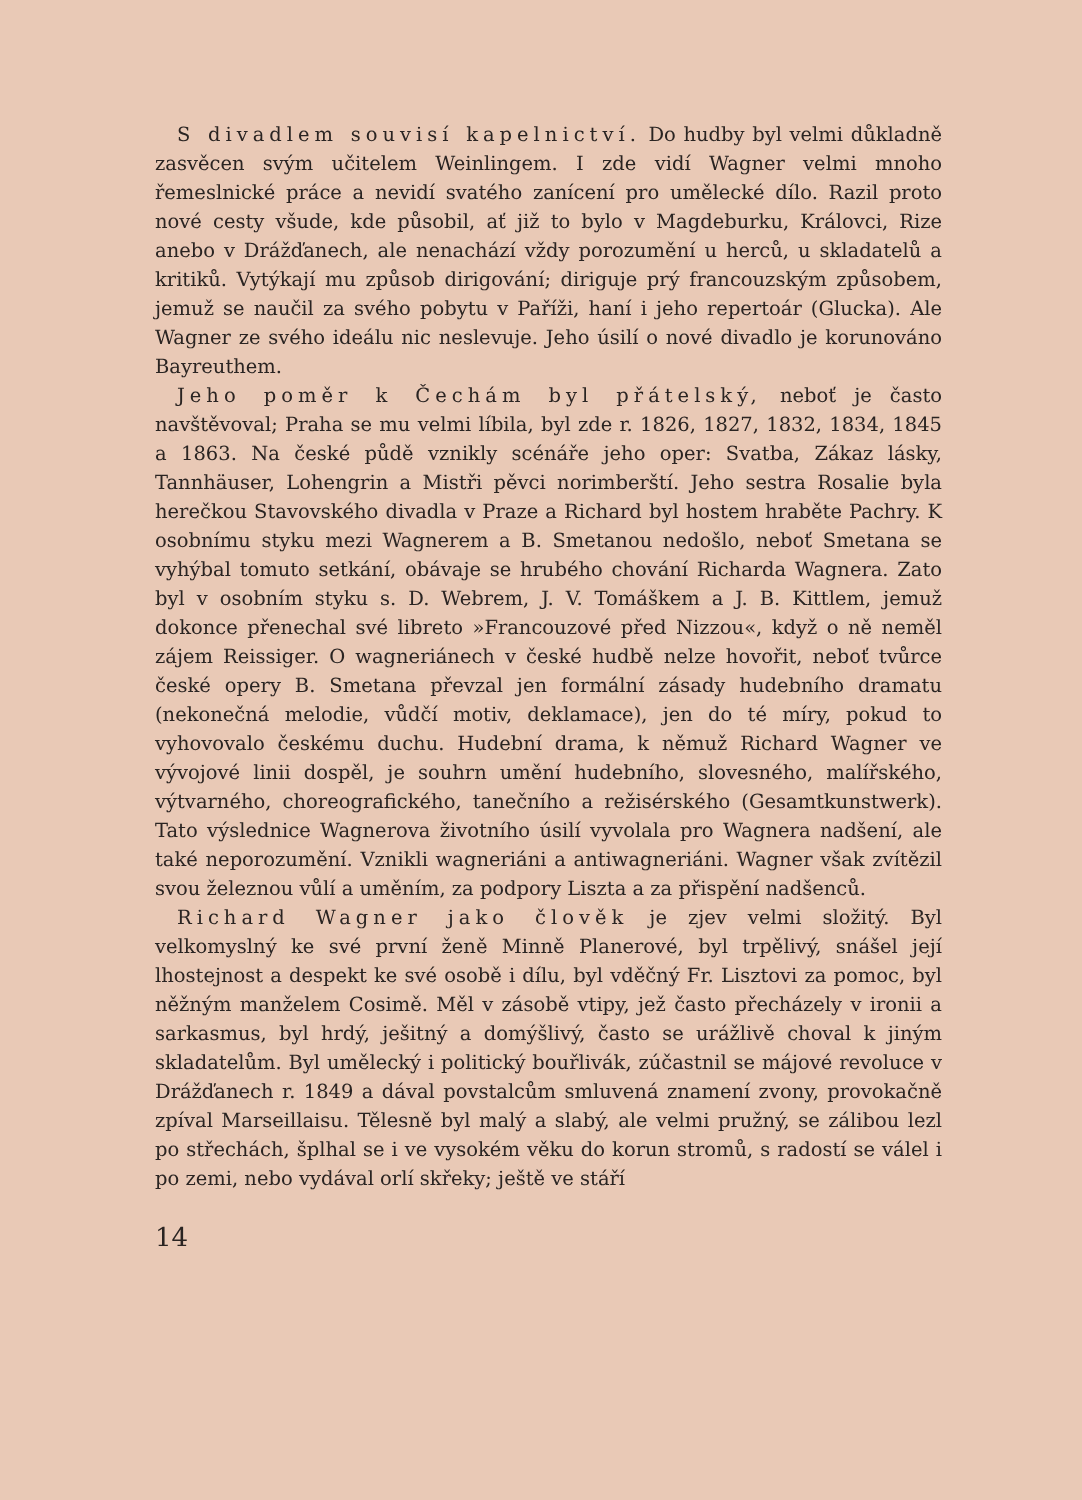S divadlem souvisí kapelnictví. Do hudby byl velmi důkladně zasvěcen svým učitelem Weinlingem. I zde vidí Wagner velmi mnoho řemeslnické práce a nevidí svatého zanícení pro umělecké dílo. Razil proto nové cesty všude, kde působil, ať již to bylo v Magdeburku, Královci, Rize anebo v Drážďanech, ale nenachází vždy porozumění u herců, u skladatelů a kritiků. Vytýkají mu způsob dirigování; diriguje prý francouzským způsobem, jemuž se naučil za svého pobytu v Paříži, haní i jeho repertoár (Glucka). Ale Wagner ze svého ideálu nic neslevuje. Jeho úsilí o nové divadlo je korunováno Bayreuthem.
Jeho poměr k Čechám byl přátelský, neboť je často navštěvoval; Praha se mu velmi líbila, byl zde r. 1826, 1827, 1832, 1834, 1845 a 1863. Na české půdě vznikly scénáře jeho oper: Svatba, Zákaz lásky, Tannhäuser, Lohengrin a Mistři pěvci norimberští. Jeho sestra Rosalie byla herečkou Stavovského divadla v Praze a Richard byl hostem hraběte Pachry. K osobnímu styku mezi Wagnerem a B. Smetanou nedošlo, neboť Smetana se vyhýbal tomuto setkání, obávaje se hrubého chování Richarda Wagnera. Zato byl v osobním styku s. D. Webrem, J. V. Tomáškem a J. B. Kittlem, jemuž dokonce přenechal své libreto »Francouzové před Nizzou«, když o ně neměl zájem Reissiger. O wagneriánech v české hudbě nelze hovořit, neboť tvůrce české opery B. Smetana převzal jen formální zásady hudebního dramatu (nekonečná melodie, vůdčí motiv, deklamace), jen do té míry, pokud to vyhovovalo českému duchu. Hudební drama, k němuž Richard Wagner ve vývojové linii dospěl, je souhrn umění hudebního, slovesného, malířského, výtvarného, choreografického, tanečního a režisérského (Gesamtkunstwerk). Tato výslednice Wagnerova životního úsilí vyvolala pro Wagnera nadšení, ale také neporozumění. Vznikli wagneriáni a antiwagneriáni. Wagner však zvítězil svou železnou vůlí a uměním, za podpory Liszta a za přispění nadšenců.
Richard Wagner jako člověk je zjev velmi složitý. Byl velkomyslný ke své první ženě Minně Planerové, byl trpělivý, snášel její lhostejnost a despekt ke své osobě i dílu, byl vděčný Fr. Lisztovi za pomoc, byl něžným manželem Cosimě. Měl v zásobě vtipy, jež často přecházely v ironii a sarkasmus, byl hrdý, ješitný a domýšlivý, často se urážlivě choval k jiným skladatelům. Byl umělecký i politický bouřlivák, zúčastnil se májové revoluce v Drážďanech r. 1849 a dával povstalcům smluvená znamení zvony, provokačně zpíval Marseillaisu. Tělesně byl malý a slabý, ale velmi pružný, se zálibou lezl po střechách, šplhal se i ve vysokém věku do korun stromů, s radostí se válel i po zemi, nebo vydával orlí skřeky; ještě ve stáří
14